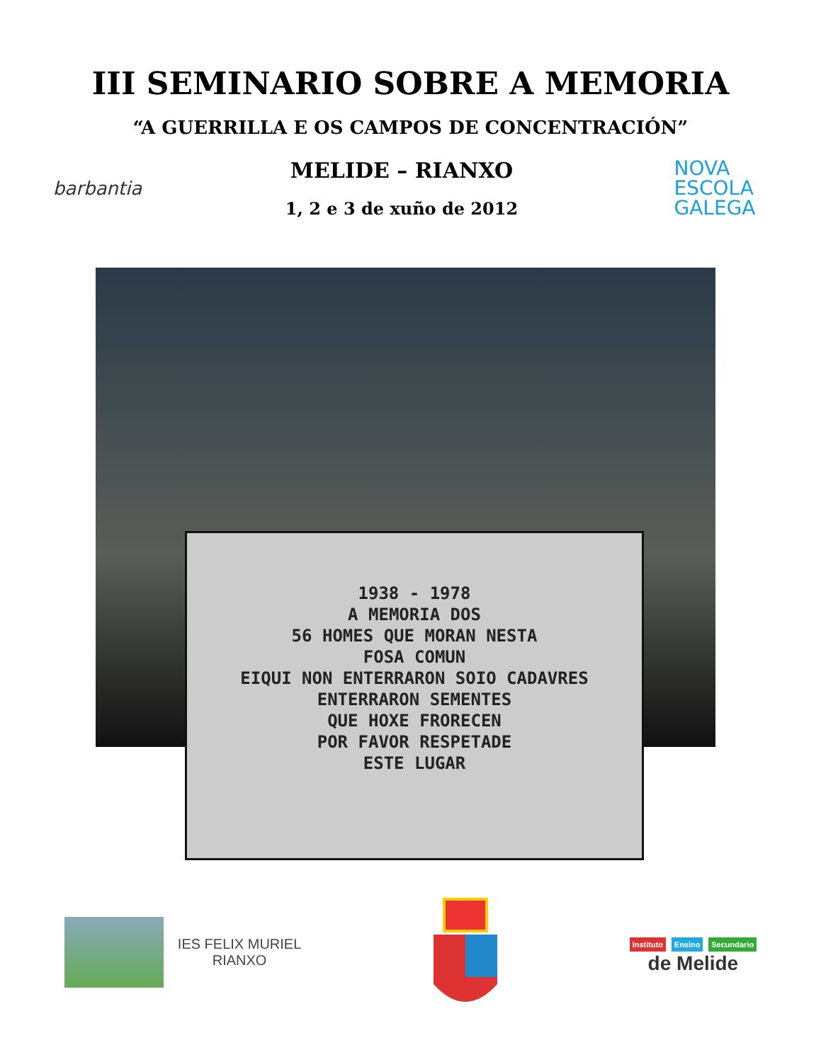III SEMINARIO SOBRE A MEMORIA
“A GUERRILLA E OS CAMPOS DE CONCENTRACIÓN”
barbantia
MELIDE – RIANXO
1, 2 e 3 de xuño de 2012
NOVA
ESCOLA
GALEGA
1938 - 1978
A MEMORIA DOS
56 HOMES QUE MORAN NESTA
FOSA COMUN
EIQUI NON ENTERRARON SOIO CADAVRES
ENTERRARON SEMENTES
QUE HOXE FRORECEN
POR FAVOR RESPETADE
ESTE LUGAR
IES FELIX MURIEL
RIANXO
Instituto Ensino Secundario
de Melide